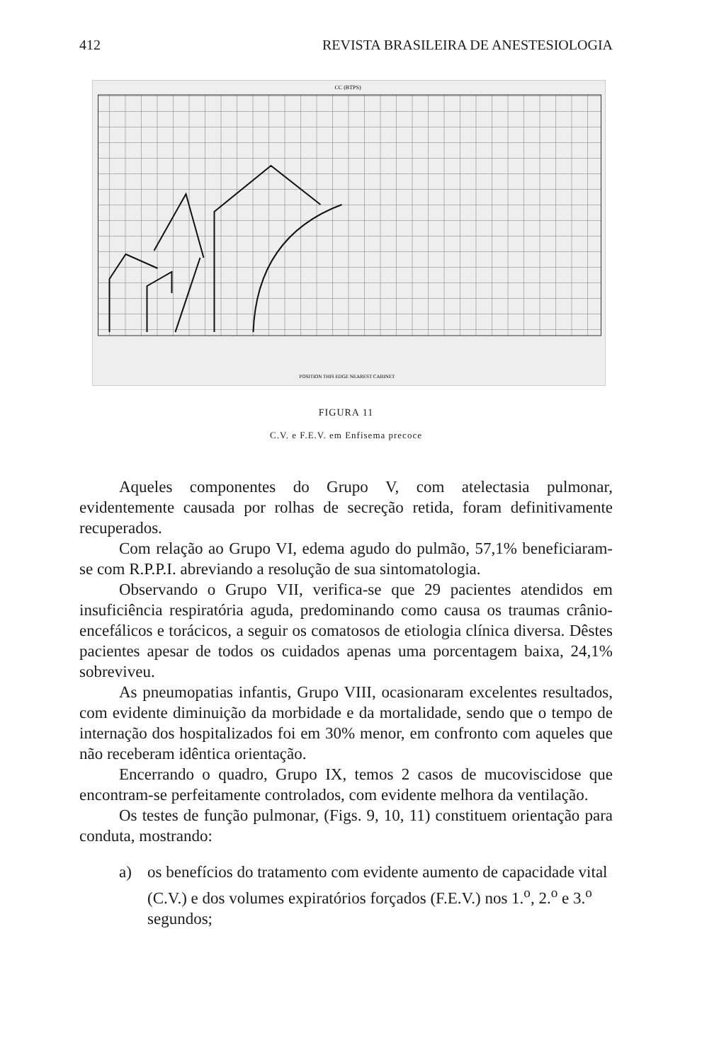412 REVISTA BRASILEIRA DE ANESTESIOLOGIA
CC (BTPS)
POSITION THIS EDGE NEAREST CABINET
FIGURA 11
C.V. e F.E.V. em Enfisema precoce
Aqueles componentes do Grupo V, com atelectasia pulmonar, evidentemente causada por rolhas de secreção retida, foram definitivamente recuperados.
Com relação ao Grupo VI, edema agudo do pulmão, 57,1% beneficiaram-se com R.P.P.I. abreviando a resolução de sua sintomatologia.
Observando o Grupo VII, verifica-se que 29 pacientes atendidos em insuficiência respiratória aguda, predominando como causa os traumas crânio-encefálicos e torácicos, a seguir os comatosos de etiologia clínica diversa. Dêstes pacientes apesar de todos os cuidados apenas uma porcentagem baixa, 24,1% sobreviveu.
As pneumopatias infantis, Grupo VIII, ocasionaram excelentes resultados, com evidente diminuição da morbidade e da mortalidade, sendo que o tempo de internação dos hospitalizados foi em 30% menor, em confronto com aqueles que não receberam idêntica orientação.
Encerrando o quadro, Grupo IX, temos 2 casos de mucoviscidose que encontram-se perfeitamente controlados, com evidente melhora da ventilação.
Os testes de função pulmonar, (Figs. 9, 10, 11) constituem orientação para conduta, mostrando:
a) os benefícios do tratamento com evidente aumento de capacidade vital (C.V.) e dos volumes expiratórios forçados (F.E.V.) nos 1.<sup>o</sup>, 2.<sup>o</sup> e 3.<sup>o</sup> segundos;